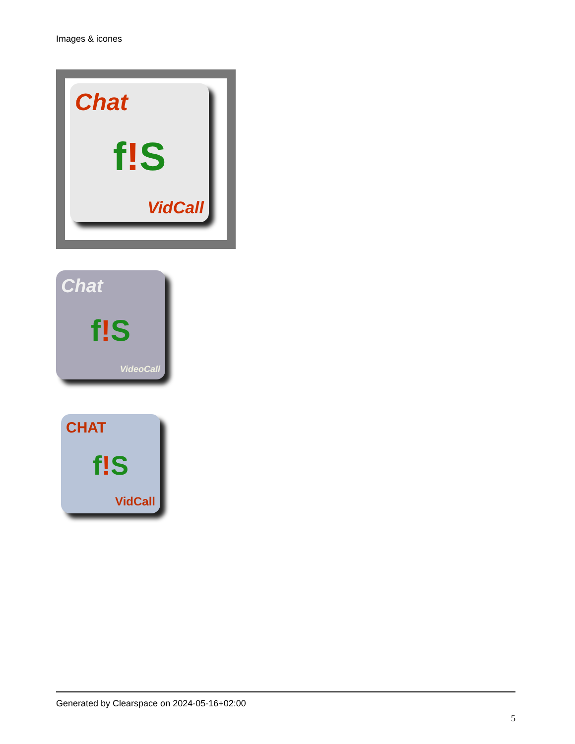Images & icones
Chat
f!S
VidCall
Chat
f!S
VideoCall
CHAT
f!S
VidCall
Generated by Clearspace on 2024-05-16+02:00
5